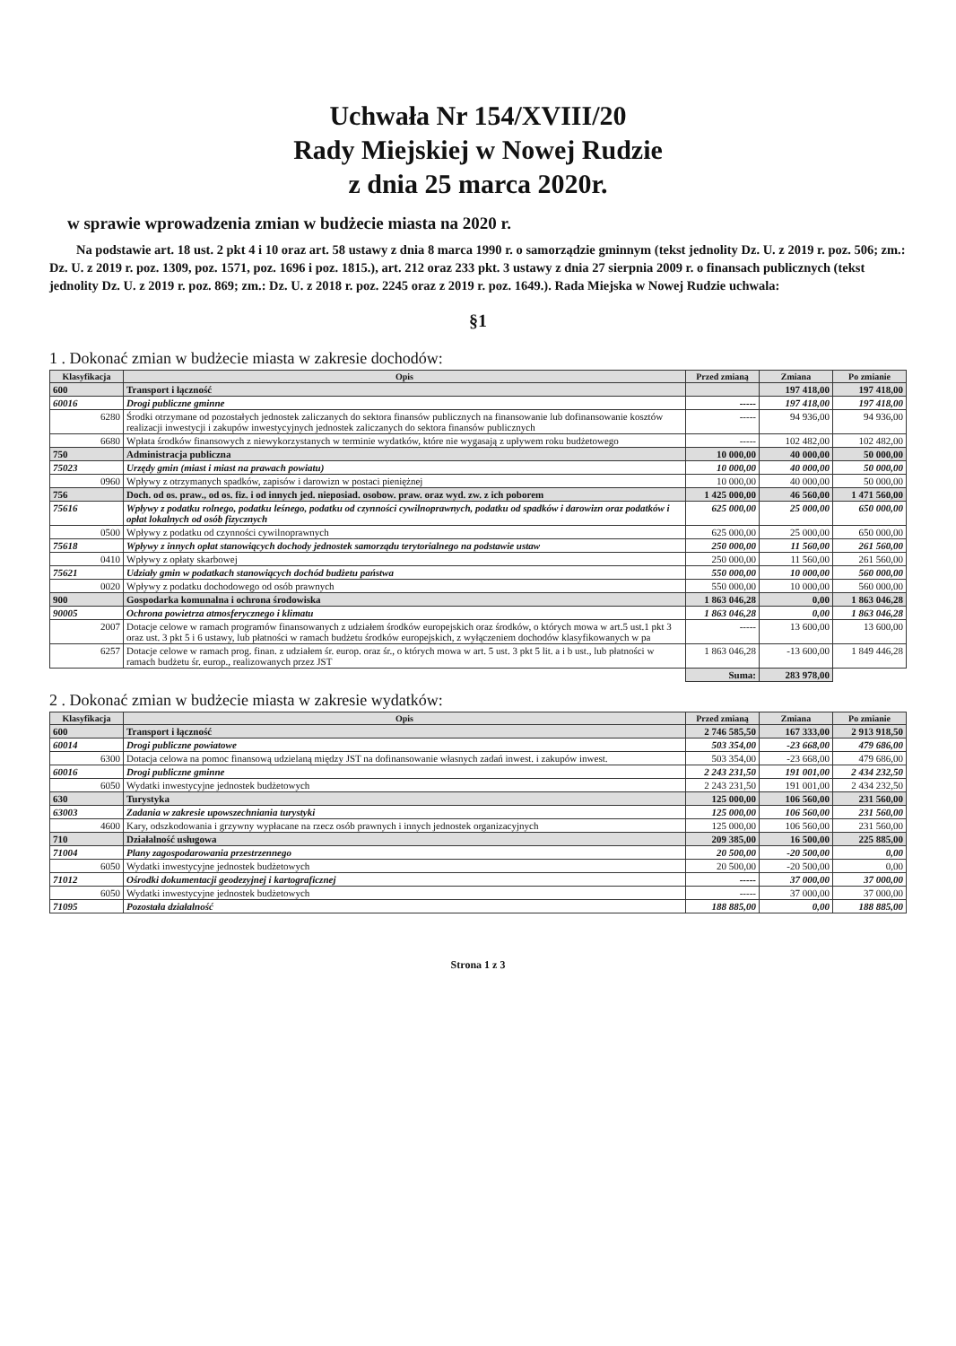Uchwała Nr 154/XVIII/20
Rady Miejskiej w Nowej Rudzie
z dnia 25 marca 2020r.
w sprawie wprowadzenia zmian w budżecie miasta na 2020 r.
Na podstawie art. 18 ust. 2 pkt 4 i 10 oraz art. 58 ustawy z dnia 8 marca 1990 r. o samorządzie gminnym (tekst jednolity Dz. U. z 2019 r. poz. 506; zm.: Dz. U. z 2019 r. poz. 1309, poz. 1571, poz. 1696 i poz. 1815.), art. 212 oraz 233 pkt. 3 ustawy z dnia 27 sierpnia 2009 r. o finansach publicznych (tekst jednolity Dz. U. z 2019 r. poz. 869; zm.: Dz. U. z 2018 r. poz. 2245 oraz z 2019 r. poz. 1649.). Rada Miejska w Nowej Rudzie uchwala:
§1
1 . Dokonać zmian w budżecie miasta w zakresie dochodów:
| Klasyfikacja | Opis | Przed zmianą | Zmiana | Po zmianie |
| --- | --- | --- | --- | --- |
| 600 | Transport i łączność | | 197 418,00 | 197 418,00 |
| 60016 | Drogi publiczne gminne | ----- | 197 418,00 | 197 418,00 |
| 6280 | Środki otrzymane od pozostałych jednostek zaliczanych do sektora finansów publicznych na finansowanie lub dofinansowanie kosztów realizacji inwestycji i zakupów inwestycyjnych jednostek zaliczanych do sektora finansów publicznych | ----- | 94 936,00 | 94 936,00 |
| 6680 | Wpłata środków finansowych z niewykorzystanych w terminie wydatków, które nie wygasają z upływem roku budżetowego | ----- | 102 482,00 | 102 482,00 |
| 750 | Administracja publiczna | 10 000,00 | 40 000,00 | 50 000,00 |
| 75023 | Urzędy gmin (miast i miast na prawach powiatu) | 10 000,00 | 40 000,00 | 50 000,00 |
| 0960 | Wpływy z otrzymanych spadków, zapisów i darowizn w postaci pieniężnej | 10 000,00 | 40 000,00 | 50 000,00 |
| 756 | Doch. od os. praw., od os. fiz. i od innych jed. nieposiad. osobow. praw. oraz wyd. zw. z ich poborem | 1 425 000,00 | 46 560,00 | 1 471 560,00 |
| 75616 | Wpływy z podatku rolnego, podatku leśnego, podatku od czynności cywilnoprawnych, podatku od spadków i darowizn oraz podatków i opłat lokalnych od osób fizycznych | 625 000,00 | 25 000,00 | 650 000,00 |
| 0500 | Wpływy z podatku od czynności cywilnoprawnych | 625 000,00 | 25 000,00 | 650 000,00 |
| 75618 | Wpływy z innych opłat stanowiących dochody jednostek samorządu terytorialnego na podstawie ustaw | 250 000,00 | 11 560,00 | 261 560,00 |
| 0410 | Wpływy z opłaty skarbowej | 250 000,00 | 11 560,00 | 261 560,00 |
| 75621 | Udziały gmin w podatkach stanowiących dochód budżetu państwa | 550 000,00 | 10 000,00 | 560 000,00 |
| 0020 | Wpływy z podatku dochodowego od osób prawnych | 550 000,00 | 10 000,00 | 560 000,00 |
| 900 | Gospodarka komunalna i ochrona środowiska | 1 863 046,28 | 0,00 | 1 863 046,28 |
| 90005 | Ochrona powietrza atmosferycznego i klimatu | 1 863 046,28 | 0,00 | 1 863 046,28 |
| 2007 | Dotacje celowe w ramach programów finansowanych z udziałem środków europejskich oraz środków, o których mowa w art.5 ust.1 pkt 3 oraz ust. 3 pkt 5 i 6 ustawy, lub płatności w ramach budżetu środków europejskich, z wyłączeniem dochodów klasyfikowanych w pa | ----- | 13 600,00 | 13 600,00 |
| 6257 | Dotacje celowe w ramach prog. finan. z udziałem śr. europ. oraz śr., o których mowa w art. 5 ust. 3 pkt 5 lit. a i b ust., lub płatności w ramach budżetu śr. europ., realizowanych przez JST | 1 863 046,28 | -13 600,00 | 1 849 446,28 |
| | | Suma: | 283 978,00 | |
2 . Dokonać zmian w budżecie miasta w zakresie wydatków:
| Klasyfikacja | Opis | Przed zmianą | Zmiana | Po zmianie |
| --- | --- | --- | --- | --- |
| 600 | Transport i łączność | 2 746 585,50 | 167 333,00 | 2 913 918,50 |
| 60014 | Drogi publiczne powiatowe | 503 354,00 | -23 668,00 | 479 686,00 |
| 6300 | Dotacja celowa na pomoc finansową udzielaną między JST na dofinansowanie własnych zadań inwest. i zakupów inwest. | 503 354,00 | -23 668,00 | 479 686,00 |
| 60016 | Drogi publiczne gminne | 2 243 231,50 | 191 001,00 | 2 434 232,50 |
| 6050 | Wydatki inwestycyjne jednostek budżetowych | 2 243 231,50 | 191 001,00 | 2 434 232,50 |
| 630 | Turystyka | 125 000,00 | 106 560,00 | 231 560,00 |
| 63003 | Zadania w zakresie upowszechniania turystyki | 125 000,00 | 106 560,00 | 231 560,00 |
| 4600 | Kary, odszkodowania i grzywny wypłacane na rzecz osób prawnych i innych jednostek organizacyjnych | 125 000,00 | 106 560,00 | 231 560,00 |
| 710 | Działalność usługowa | 209 385,00 | 16 500,00 | 225 885,00 |
| 71004 | Plany zagospodarowania przestrzennego | 20 500,00 | -20 500,00 | 0,00 |
| 6050 | Wydatki inwestycyjne jednostek budżetowych | 20 500,00 | -20 500,00 | 0,00 |
| 71012 | Ośrodki dokumentacji geodezyjnej i kartograficznej | ----- | 37 000,00 | 37 000,00 |
| 6050 | Wydatki inwestycyjne jednostek budżetowych | ----- | 37 000,00 | 37 000,00 |
| 71095 | Pozostała działalność | 188 885,00 | 0,00 | 188 885,00 |
Strona 1 z 3